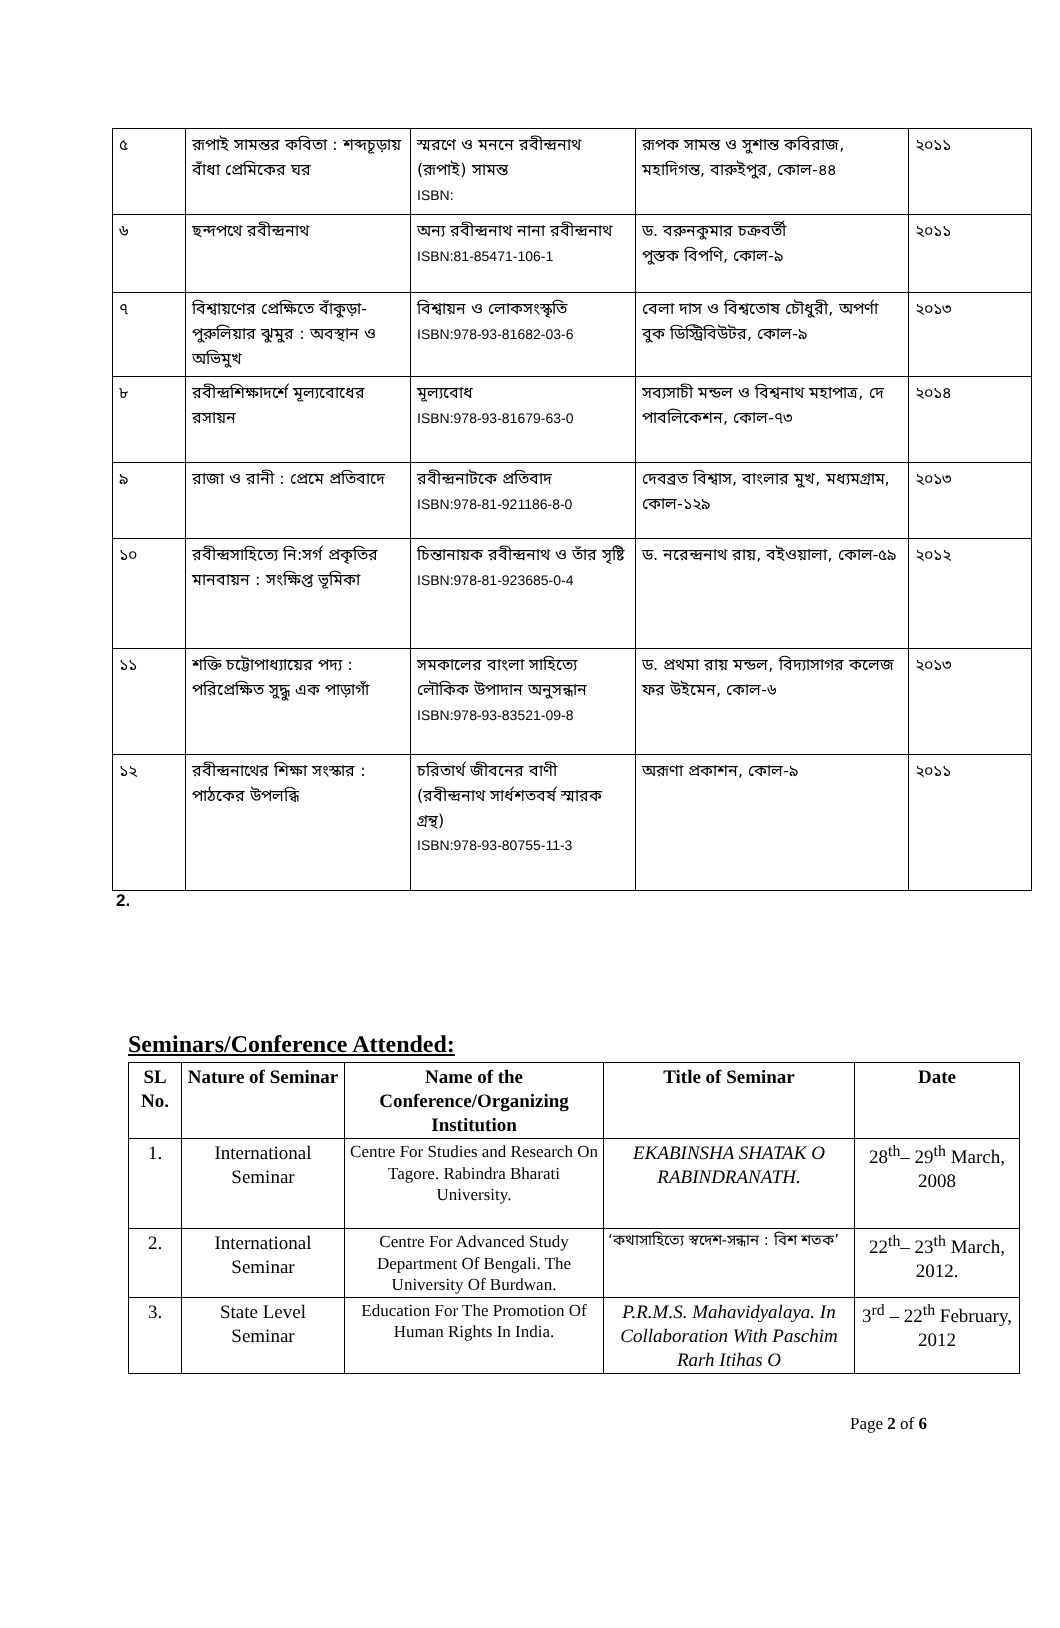| ৫ | রূপাই সামন্তর কবিতা : শব্দচূড়ায় বাঁধা প্রেমিকের ঘর | স্মরণে ও মননে রবীন্দ্রনাথ (রূপাই) সামন্ত ISBN: | রূপক সামন্ত ও সুশান্ত কবিরাজ, মহাদিগন্ত, বারুইপুর, কোল-৪৪ | ২০১১ |
| ৬ | ছন্দপথে রবীন্দ্রনাথ | অন্য রবীন্দ্রনাথ নানা রবীন্দ্রনাথ ISBN:81-85471-106-1 | ড. বরুনকুমার চক্রবর্তী পুস্তক বিপণি, কোল-৯ | ২০১১ |
| ৭ | বিশ্বায়ণের প্রেক্ষিতে বাঁকুড়া-পুরুলিয়ার ঝুমুর : অবস্থান ও অভিমুখ | বিশ্বায়ন ও লোকসংস্কৃতি ISBN:978-93-81682-03-6 | বেলা দাস ও বিশ্বতোষ চৌধুরী, অপর্ণা বুক ডিস্ট্রিবিউটর, কোল-৯ | ২০১৩ |
| ৮ | রবীন্দ্রশিক্ষাদর্শে মূল্যবোধের রসায়ন | মূল্যবোধ ISBN:978-93-81679-63-0 | সব্যসাচী মন্ডল ও বিশ্বনাথ মহাপাত্র, দে পাবলিকেশন, কোল-৭৩ | ২০১৪ |
| ৯ | রাজা ও রানী : প্রেমে প্রতিবাদে | রবীন্দ্রনাটকে প্রতিবাদ ISBN:978-81-921186-8-0 | দেবব্রত বিশ্বাস, বাংলার মুখ, মধ্যমগ্রাম, কোল-১২৯ | ২০১৩ |
| ১০ | রবীন্দ্রসাহিত্যে নি:সর্গ প্রকৃতির মানবায়ন : সংক্ষিপ্ত ভূমিকা | চিন্তানায়ক রবীন্দ্রনাথ ও তাঁর সৃষ্টি ISBN:978-81-923685-0-4 | ড. নরেন্দ্রনাথ রায়, বইওয়ালা, কোল-৫৯ | ২০১২ |
| ১১ | শক্তি চট্টোপাধ্যায়ের পদ্য : পরিপ্রেক্ষিত সুদ্ধু এক পাড়াগাঁ | সমকালের বাংলা সাহিত্যে লৌকিক উপাদান অনুসন্ধান ISBN:978-93-83521-09-8 | ড. প্রথমা রায় মন্ডল, বিদ্যাসাগর কলেজ ফর উইমেন, কোল-৬ | ২০১৩ |
| ১২ | রবীন্দ্রনাথের শিক্ষা সংস্কার : পাঠকের উপলব্ধি | চরিতার্থ জীবনের বাণী (রবীন্দ্রনাথ সার্ধশতবর্ষ স্মারক গ্রন্থ) ISBN:978-93-80755-11-3 | অরূণা প্রকাশন, কোল-৯ | ২০১১ |
2.
Seminars/Conference Attended:
| SL No. | Nature of Seminar | Name of the Conference/Organizing Institution | Title of Seminar | Date |
| --- | --- | --- | --- | --- |
| 1. | International Seminar | Centre For Studies and Research On Tagore. Rabindra Bharati University. | EKABINSHA SHATAK O RABINDRANATH. | 28<sup>th</sup>– 29<sup>th</sup> March, 2008 |
| 2. | International Seminar | Centre For Advanced Study Department Of Bengali. The University Of Burdwan. | ‘কথাসাহিত্যে স্বদেশ-সন্ধান : বিশ শতক’ | 22<sup>th</sup>– 23<sup>th</sup> March, 2012. |
| 3. | State Level Seminar | Education For The Promotion Of Human Rights In India. | P.R.M.S. Mahavidyalaya. In Collaboration With Paschim Rarh Itihas O | 3<sup>rd</sup> – 22<sup>th</sup> February, 2012 |
Page 2 of 6